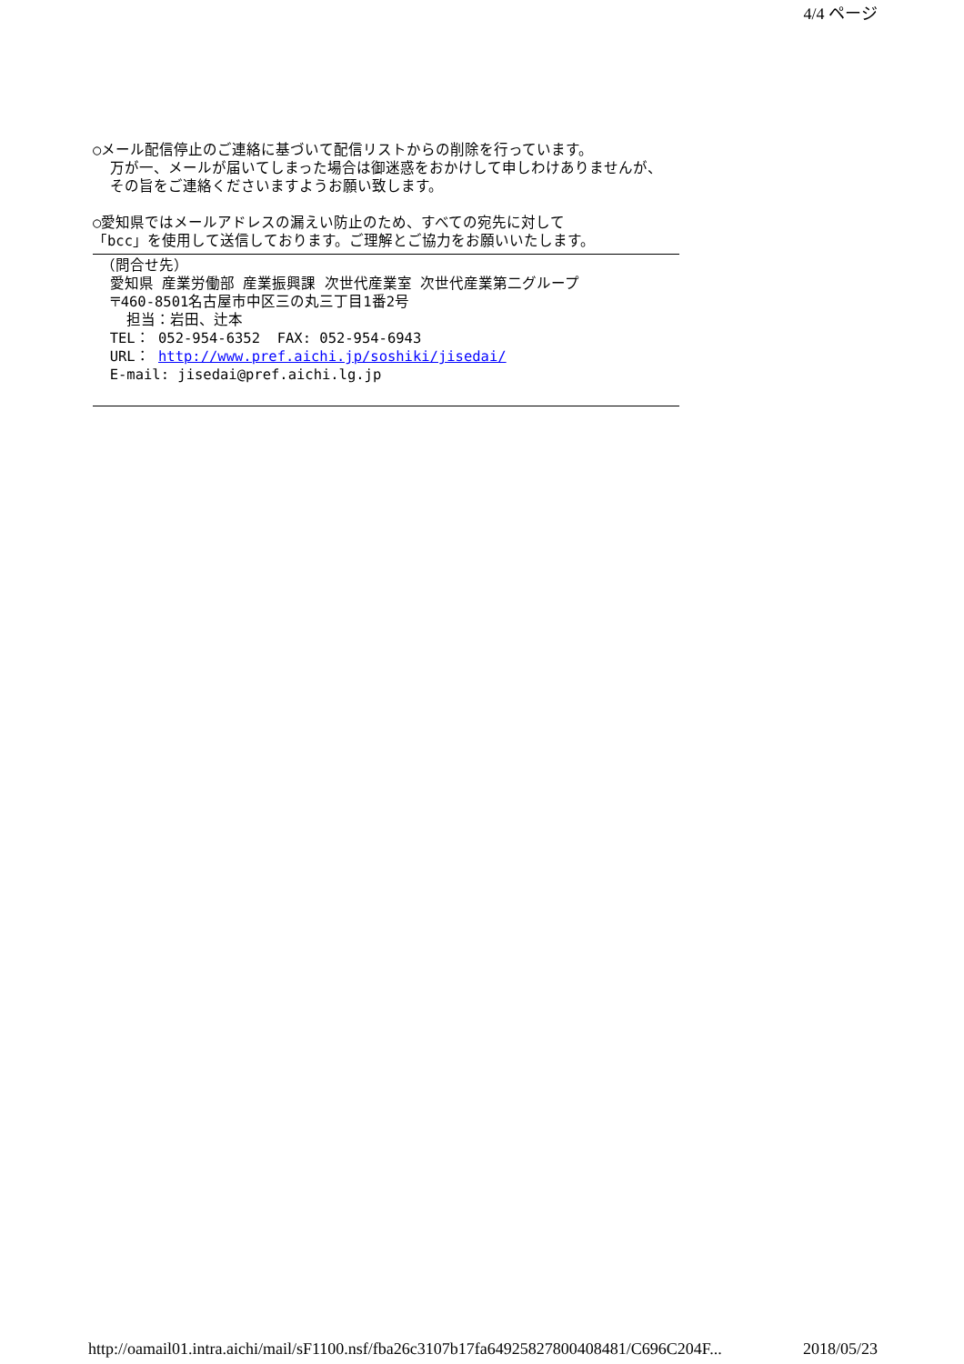4/4 ページ
○メール配信停止のご連絡に基づいて配信リストからの削除を行っています。 万が一、メールが届いてしまった場合は御迷惑をおかけして申しわけありませんが、 その旨をご連絡くださいますようお願い致します。 ○愛知県ではメールアドレスの漏えい防止のため、すべての宛先に対して 「bcc」を使用して送信しております。ご理解とご協力をお願いいたします。
（問合せ先） 愛知県 産業労働部 産業振興課 次世代産業室 次世代産業第二グループ 〒460-8501名古屋市中区三の丸三丁目1番2号 担当：岩田、辻本 TEL： 052-954-6352 FAX: 052-954-6943 URL： http://www.pref.aichi.jp/soshiki/jisedai/ E-mail: jisedai@pref.aichi.lg.jp
http://oamail01.intra.aichi/mail/sF1100.nsf/fba26c3107b17fa64925827800408481/C696C204F... 2018/05/23